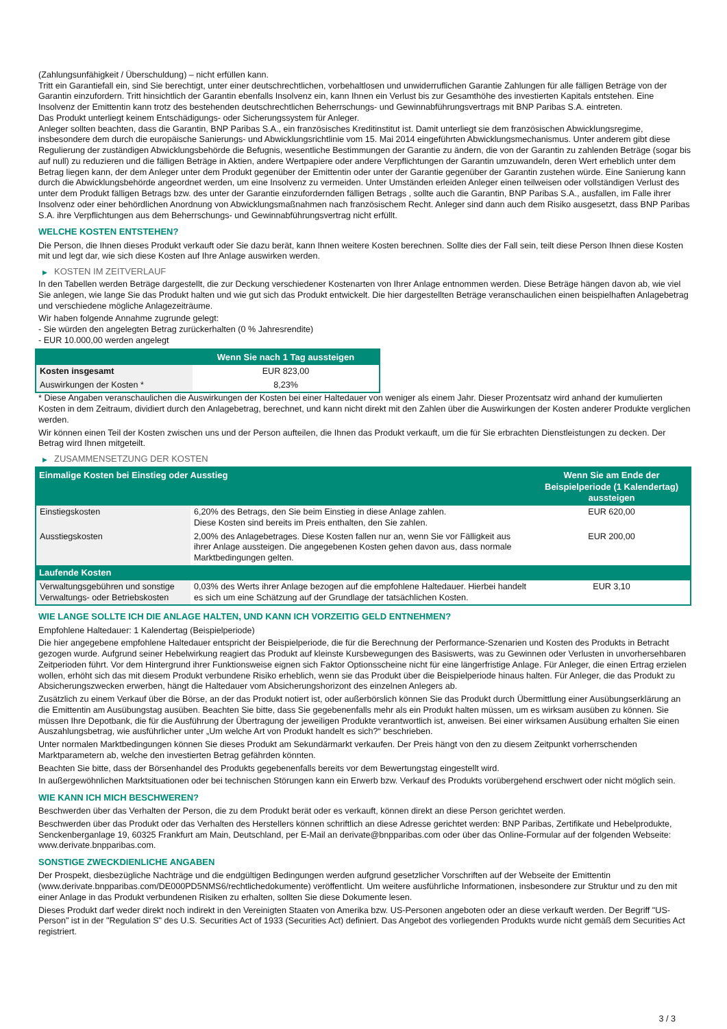(Zahlungsunfähigkeit / Überschuldung) – nicht erfüllen kann.
Tritt ein Garantiefall ein, sind Sie berechtigt, unter einer deutschrechtlichen, vorbehaltlosen und unwiderruflichen Garantie Zahlungen für alle fälligen Beträge von der Garantin einzufordern. Tritt hinsichtlich der Garantin ebenfalls Insolvenz ein, kann Ihnen ein Verlust bis zur Gesamthöhe des investierten Kapitals entstehen. Eine Insolvenz der Emittentin kann trotz des bestehenden deutschrechtlichen Beherrschungs- und Gewinnabführungsvertrags mit BNP Paribas S.A. eintreten.
Das Produkt unterliegt keinem Entschädigungs- oder Sicherungssystem für Anleger.
Anleger sollten beachten, dass die Garantin, BNP Paribas S.A., ein französisches Kreditinstitut ist. Damit unterliegt sie dem französischen Abwicklungsregime, insbesondere dem durch die europäische Sanierungs- und Abwicklungsrichtlinie vom 15. Mai 2014 eingeführten Abwicklungsmechanismus. Unter anderem gibt diese Regulierung der zuständigen Abwicklungsbehörde die Befugnis, wesentliche Bestimmungen der Garantie zu ändern, die von der Garantin zu zahlenden Beträge (sogar bis auf null) zu reduzieren und die fälligen Beträge in Aktien, andere Wertpapiere oder andere Verpflichtungen der Garantin umzuwandeln, deren Wert erheblich unter dem Betrag liegen kann, der dem Anleger unter dem Produkt gegenüber der Emittentin oder unter der Garantie gegenüber der Garantin zustehen würde. Eine Sanierung kann durch die Abwicklungsbehörde angeordnet werden, um eine Insolvenz zu vermeiden. Unter Umständen erleiden Anleger einen teilweisen oder vollständigen Verlust des unter dem Produkt fälligen Betrags bzw. des unter der Garantie einzufordernden fälligen Betrags , sollte auch die Garantin, BNP Paribas S.A., ausfallen, im Falle ihrer Insolvenz oder einer behördlichen Anordnung von Abwicklungsmaßnahmen nach französischem Recht. Anleger sind dann auch dem Risiko ausgesetzt, dass BNP Paribas S.A. ihre Verpflichtungen aus dem Beherrschungs- und Gewinnabführungsvertrag nicht erfüllt.
WELCHE KOSTEN ENTSTEHEN?
Die Person, die Ihnen dieses Produkt verkauft oder Sie dazu berät, kann Ihnen weitere Kosten berechnen. Sollte dies der Fall sein, teilt diese Person Ihnen diese Kosten mit und legt dar, wie sich diese Kosten auf Ihre Anlage auswirken werden.
▶ KOSTEN IM ZEITVERLAUF
In den Tabellen werden Beträge dargestellt, die zur Deckung verschiedener Kostenarten von Ihrer Anlage entnommen werden. Diese Beträge hängen davon ab, wie viel Sie anlegen, wie lange Sie das Produkt halten und wie gut sich das Produkt entwickelt. Die hier dargestellten Beträge veranschaulichen einen beispielhaften Anlagebetrag und verschiedene mögliche Anlagezeiträume.
Wir haben folgende Annahme zugrunde gelegt:
- Sie würden den angelegten Betrag zurückerhalten (0 % Jahresrendite)
- EUR 10.000,00 werden angelegt
| | Wenn Sie nach 1 Tag aussteigen |
| --- | --- |
| Kosten insgesamt | EUR 823,00 |
| Auswirkungen der Kosten * | 8,23% |
* Diese Angaben veranschaulichen die Auswirkungen der Kosten bei einer Haltedauer von weniger als einem Jahr. Dieser Prozentsatz wird anhand der kumulierten Kosten in dem Zeitraum, dividiert durch den Anlagebetrag, berechnet, und kann nicht direkt mit den Zahlen über die Auswirkungen der Kosten anderer Produkte verglichen werden.
Wir können einen Teil der Kosten zwischen uns und der Person aufteilen, die Ihnen das Produkt verkauft, um die für Sie erbrachten Dienstleistungen zu decken. Der Betrag wird Ihnen mitgeteilt.
▶ ZUSAMMENSETZUNG DER KOSTEN
| Einmalige Kosten bei Einstieg oder Ausstieg | | Wenn Sie am Ende der Beispielperiode (1 Kalendertag) aussteigen |
| --- | --- | --- |
| Einstiegskosten | 6,20% des Betrags, den Sie beim Einstieg in diese Anlage zahlen. Diese Kosten sind bereits im Preis enthalten, den Sie zahlen. | EUR 620,00 |
| Ausstiegskosten | 2,00% des Anlagebetrages. Diese Kosten fallen nur an, wenn Sie vor Fälligkeit aus ihrer Anlage aussteigen. Die angegebenen Kosten gehen davon aus, dass normale Marktbedingungen gelten. | EUR 200,00 |
| Laufende Kosten | | |
| Verwaltungsgebühren und sonstige Verwaltungs- oder Betriebskosten | 0,03% des Werts ihrer Anlage bezogen auf die empfohlene Haltedauer. Hierbei handelt es sich um eine Schätzung auf der Grundlage der tatsächlichen Kosten. | EUR 3,10 |
WIE LANGE SOLLTE ICH DIE ANLAGE HALTEN, UND KANN ICH VORZEITIG GELD ENTNEHMEN?
Empfohlene Haltedauer: 1 Kalendertag (Beispielperiode)
Die hier angegebene empfohlene Haltedauer entspricht der Beispielperiode, die für die Berechnung der Performance-Szenarien und Kosten des Produkts in Betracht gezogen wurde. Aufgrund seiner Hebelwirkung reagiert das Produkt auf kleinste Kursbewegungen des Basiswerts, was zu Gewinnen oder Verlusten in unvorhersehbaren Zeitperioden führt. Vor dem Hintergrund ihrer Funktionsweise eignen sich Faktor Optionsscheine nicht für eine längerfristige Anlage. Für Anleger, die einen Ertrag erzielen wollen, erhöht sich das mit diesem Produkt verbundene Risiko erheblich, wenn sie das Produkt über die Beispielperiode hinaus halten. Für Anleger, die das Produkt zu Absicherungszwecken erwerben, hängt die Haltedauer vom Absicherungshorizont des einzelnen Anlegers ab.
Zusätzlich zu einem Verkauf über die Börse, an der das Produkt notiert ist, oder außerbörslich können Sie das Produkt durch Übermittlung einer Ausübungserklärung an die Emittentin am Ausübungstag ausüben. Beachten Sie bitte, dass Sie gegebenenfalls mehr als ein Produkt halten müssen, um es wirksam ausüben zu können. Sie müssen Ihre Depotbank, die für die Ausführung der Übertragung der jeweiligen Produkte verantwortlich ist, anweisen. Bei einer wirksamen Ausübung erhalten Sie einen Auszahlungsbetrag, wie ausführlicher unter „Um welche Art von Produkt handelt es sich?“ beschrieben.
Unter normalen Marktbedingungen können Sie dieses Produkt am Sekundärmarkt verkaufen. Der Preis hängt von den zu diesem Zeitpunkt vorherrschenden Marktparametern ab, welche den investierten Betrag gefährden könnten.
Beachten Sie bitte, dass der Börsenhandel des Produkts gegebenenfalls bereits vor dem Bewertungstag eingestellt wird.
In außergewöhnlichen Marktsituationen oder bei technischen Störungen kann ein Erwerb bzw. Verkauf des Produkts vorübergehend erschwert oder nicht möglich sein.
WIE KANN ICH MICH BESCHWEREN?
Beschwerden über das Verhalten der Person, die zu dem Produkt berät oder es verkauft, können direkt an diese Person gerichtet werden.
Beschwerden über das Produkt oder das Verhalten des Herstellers können schriftlich an diese Adresse gerichtet werden: BNP Paribas, Zertifikate und Hebelprodukte, Senckenberganlage 19, 60325 Frankfurt am Main, Deutschland, per E-Mail an derivate@bnpparibas.com oder über das Online-Formular auf der folgenden Webseite: www.derivate.bnpparibas.com.
SONSTIGE ZWECKDIENLICHE ANGABEN
Der Prospekt, diesbezügliche Nachträge und die endgültigen Bedingungen werden aufgrund gesetzlicher Vorschriften auf der Webseite der Emittentin (www.derivate.bnpparibas.com/DE000PD5NMS6/rechtlichedokumente) veröffentlicht. Um weitere ausführliche Informationen, insbesondere zur Struktur und zu den mit einer Anlage in das Produkt verbundenen Risiken zu erhalten, sollten Sie diese Dokumente lesen.
Dieses Produkt darf weder direkt noch indirekt in den Vereinigten Staaten von Amerika bzw. US-Personen angeboten oder an diese verkauft werden. Der Begriff "US-Person" ist in der "Regulation S" des U.S. Securities Act of 1933 (Securities Act) definiert. Das Angebot des vorliegenden Produkts wurde nicht gemäß dem Securities Act registriert.
3 / 3